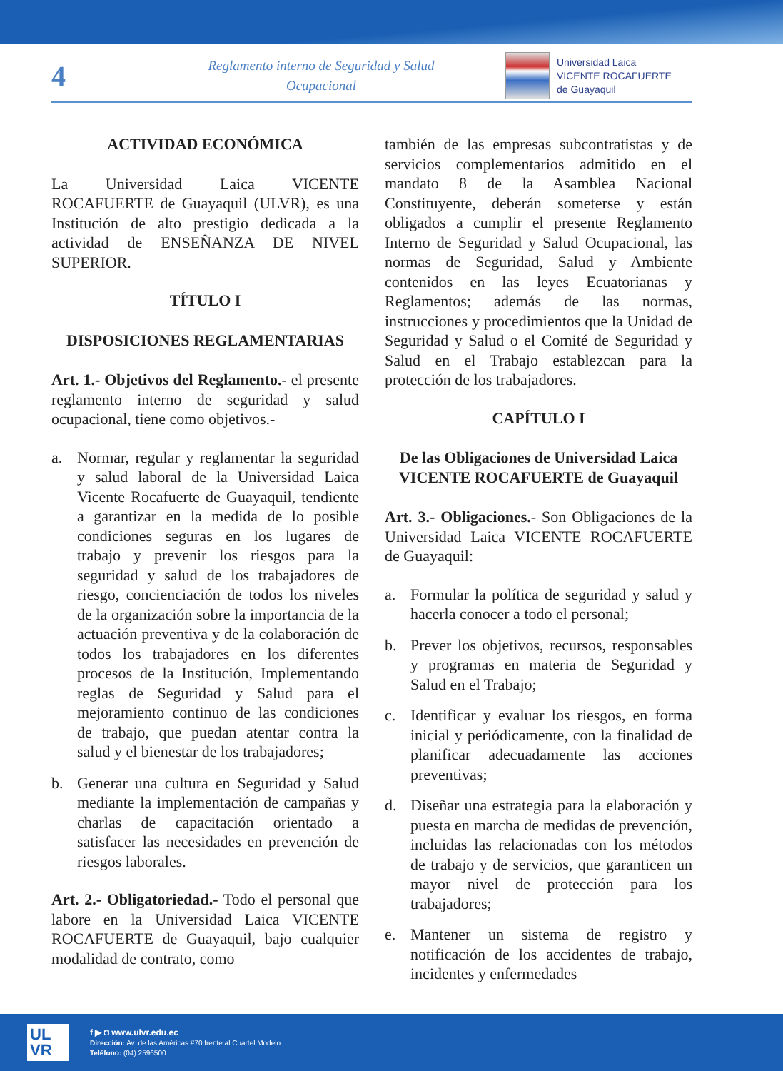4
Reglamento interno de Seguridad y Salud
Ocupacional
Universidad Laica
VICENTE ROCAFUERTE
de Guayaquil
ACTIVIDAD ECONÓMICA
La Universidad Laica VICENTE ROCAFUERTE de Guayaquil (ULVR), es una Institución de alto prestigio dedicada a la actividad de ENSEÑANZA DE NIVEL SUPERIOR.
TÍTULO I
DISPOSICIONES REGLAMENTARIAS
Art. 1.- Objetivos del Reglamento.- el presente reglamento interno de seguridad y salud ocupacional, tiene como objetivos.-
a. Normar, regular y reglamentar la seguridad y salud laboral de la Universidad Laica Vicente Rocafuerte de Guayaquil, tendiente a garantizar en la medida de lo posible condiciones seguras en los lugares de trabajo y prevenir los riesgos para la seguridad y salud de los trabajadores de riesgo, concienciación de todos los niveles de la organización sobre la importancia de la actuación preventiva y de la colaboración de todos los trabajadores en los diferentes procesos de la Institución, Implementando reglas de Seguridad y Salud para el mejoramiento continuo de las condiciones de trabajo, que puedan atentar contra la salud y el bienestar de los trabajadores;
b. Generar una cultura en Seguridad y Salud mediante la implementación de campañas y charlas de capacitación orientado a satisfacer las necesidades en prevención de riesgos laborales.
Art. 2.- Obligatoriedad.- Todo el personal que labore en la Universidad Laica VICENTE ROCAFUERTE de Guayaquil, bajo cualquier modalidad de contrato, como
también de las empresas subcontratistas y de servicios complementarios admitido en el mandato 8 de la Asamblea Nacional Constituyente, deberán someterse y están obligados a cumplir el presente Reglamento Interno de Seguridad y Salud Ocupacional, las normas de Seguridad, Salud y Ambiente contenidos en las leyes Ecuatorianas y Reglamentos; además de las normas, instrucciones y procedimientos que la Unidad de Seguridad y Salud o el Comité de Seguridad y Salud en el Trabajo establezcan para la protección de los trabajadores.
CAPÍTULO I
De las Obligaciones de Universidad Laica VICENTE ROCAFUERTE de Guayaquil
Art. 3.- Obligaciones.- Son Obligaciones de la Universidad Laica VICENTE ROCAFUERTE de Guayaquil:
a. Formular la política de seguridad y salud y hacerla conocer a todo el personal;
b. Prever los objetivos, recursos, responsables y programas en materia de Seguridad y Salud en el Trabajo;
c. Identificar y evaluar los riesgos, en forma inicial y periódicamente, con la finalidad de planificar adecuadamente las acciones preventivas;
d. Diseñar una estrategia para la elaboración y puesta en marcha de medidas de prevención, incluidas las relacionadas con los métodos de trabajo y de servicios, que garanticen un mayor nivel de protección para los trabajadores;
e. Mantener un sistema de registro y notificación de los accidentes de trabajo, incidentes y enfermedades
UL
VR
f ▶ ◘ www.ulvr.edu.ec
Dirección: Av. de las Américas #70 frente al Cuartel Modelo
Teléfono: (04) 2596500